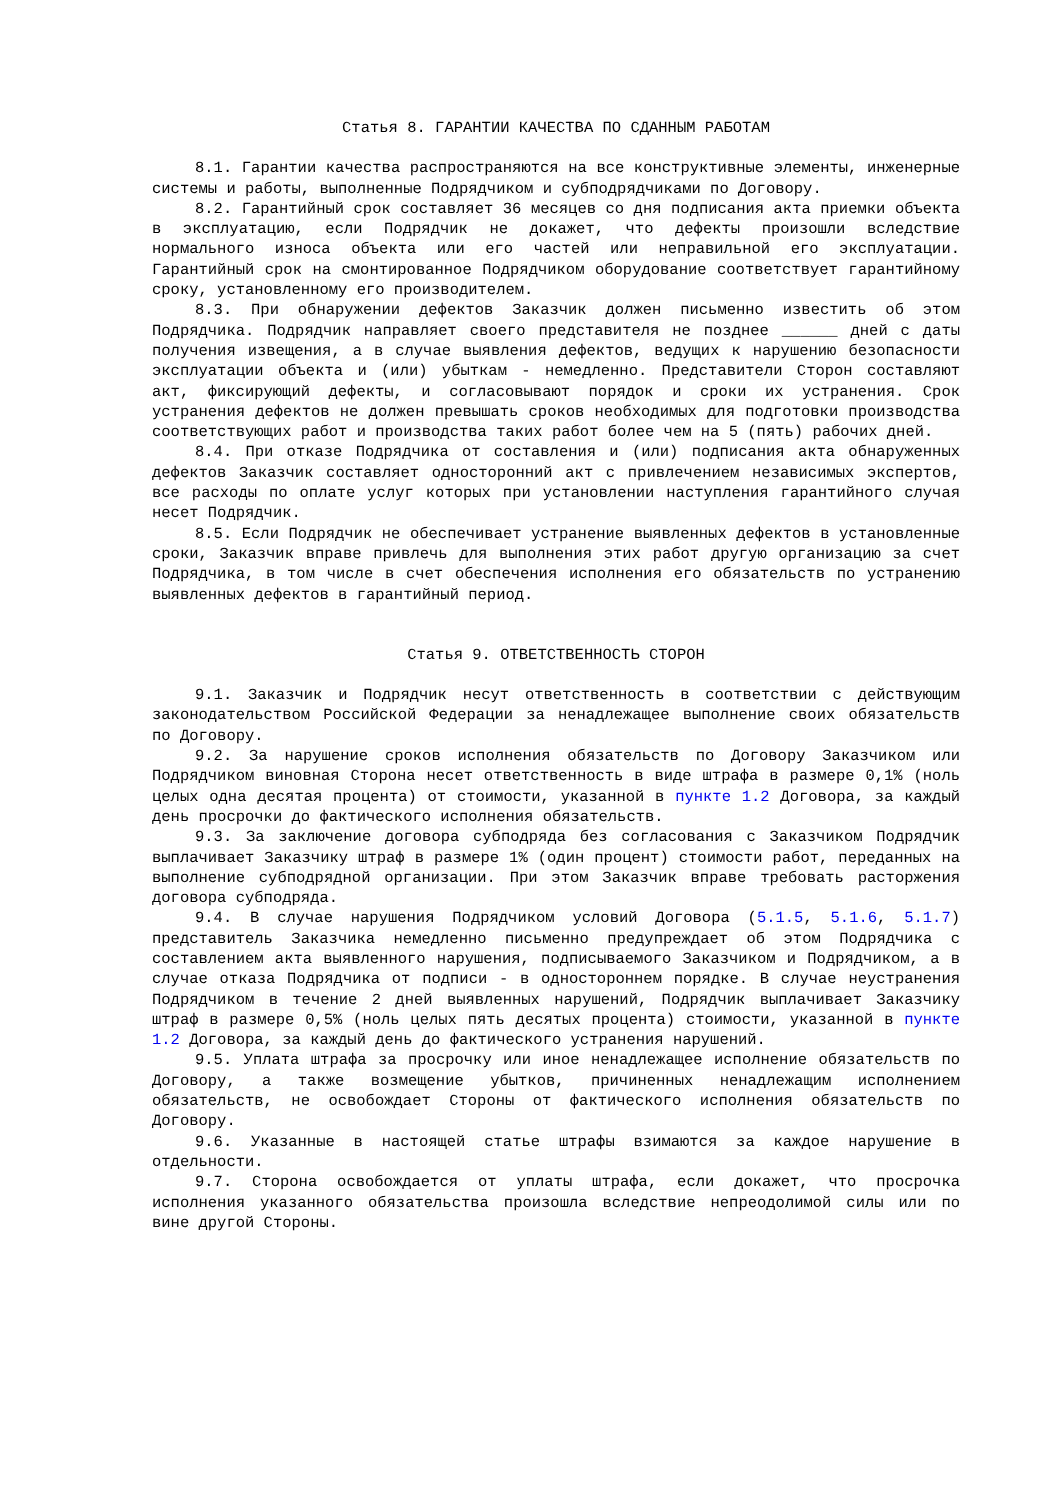Статья 8. ГАРАНТИИ КАЧЕСТВА ПО СДАННЫМ РАБОТАМ
8.1. Гарантии качества распространяются на все конструктивные элементы, инженерные системы и работы, выполненные Подрядчиком и субподрядчиками по Договору.
8.2. Гарантийный срок составляет 36 месяцев со дня подписания акта приемки объекта в эксплуатацию, если Подрядчик не докажет, что дефекты произошли вследствие нормального износа объекта или его частей или неправильной его эксплуатации. Гарантийный срок на смонтированное Подрядчиком оборудование соответствует гарантийному сроку, установленному его производителем.
8.3. При обнаружении дефектов Заказчик должен письменно известить об этом Подрядчика. Подрядчик направляет своего представителя не позднее ______ дней с даты получения извещения, а в случае выявления дефектов, ведущих к нарушению безопасности эксплуатации объекта и (или) убыткам - немедленно. Представители Сторон составляют акт, фиксирующий дефекты, и согласовывают порядок и сроки их устранения. Срок устранения дефектов не должен превышать сроков необходимых для подготовки производства соответствующих работ и производства таких работ более чем на 5 (пять) рабочих дней.
8.4. При отказе Подрядчика от составления и (или) подписания акта обнаруженных дефектов Заказчик составляет односторонний акт с привлечением независимых экспертов, все расходы по оплате услуг которых при установлении наступления гарантийного случая несет Подрядчик.
8.5. Если Подрядчик не обеспечивает устранение выявленных дефектов в установленные сроки, Заказчик вправе привлечь для выполнения этих работ другую организацию за счет Подрядчика, в том числе в счет обеспечения исполнения его обязательств по устранению выявленных дефектов в гарантийный период.
Статья 9. ОТВЕТСТВЕННОСТЬ СТОРОН
9.1. Заказчик и Подрядчик несут ответственность в соответствии с действующим законодательством Российской Федерации за ненадлежащее выполнение своих обязательств по Договору.
9.2. За нарушение сроков исполнения обязательств по Договору Заказчиком или Подрядчиком виновная Сторона несет ответственность в виде штрафа в размере 0,1% (ноль целых одна десятая процента) от стоимости, указанной в пункте 1.2 Договора, за каждый день просрочки до фактического исполнения обязательств.
9.3. За заключение договора субподряда без согласования с Заказчиком Подрядчик выплачивает Заказчику штраф в размере 1% (один процент) стоимости работ, переданных на выполнение субподрядной организации. При этом Заказчик вправе требовать расторжения договора субподряда.
9.4. В случае нарушения Подрядчиком условий Договора (5.1.5, 5.1.6, 5.1.7) представитель Заказчика немедленно письменно предупреждает об этом Подрядчика с составлением акта выявленного нарушения, подписываемого Заказчиком и Подрядчиком, а в случае отказа Подрядчика от подписи - в одностороннем порядке. В случае неустранения Подрядчиком в течение 2 дней выявленных нарушений, Подрядчик выплачивает Заказчику штраф в размере 0,5% (ноль целых пять десятых процента) стоимости, указанной в пункте 1.2 Договора, за каждый день до фактического устранения нарушений.
9.5. Уплата штрафа за просрочку или иное ненадлежащее исполнение обязательств по Договору, а также возмещение убытков, причиненных ненадлежащим исполнением обязательств, не освобождает Стороны от фактического исполнения обязательств по Договору.
9.6. Указанные в настоящей статье штрафы взимаются за каждое нарушение в отдельности.
9.7. Сторона освобождается от уплаты штрафа, если докажет, что просрочка исполнения указанного обязательства произошла вследствие непреодолимой силы или по вине другой Стороны.